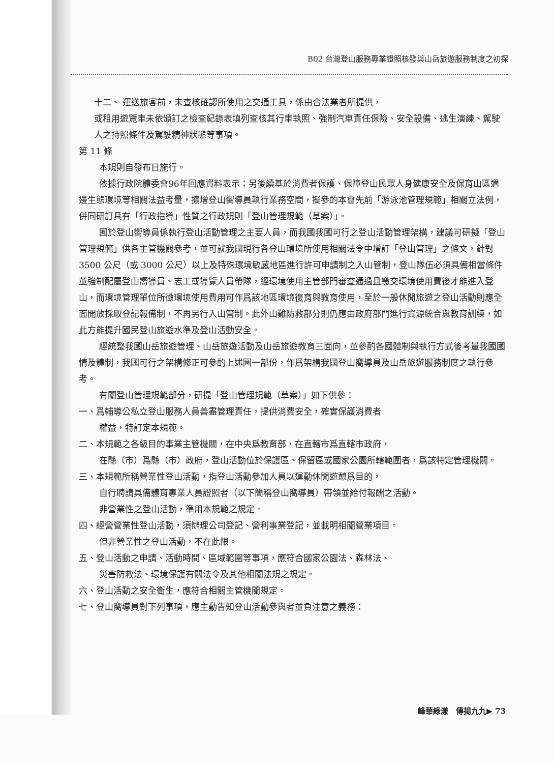B02 台灣登山服務專業證照核發與山岳旅遊服務制度之初探
十二、 運送旅客前，未查核確認所使用之交通工具，係由合法業者所提供，
或租用遊覽車未依頒訂之檢查紀錄表填列查核其行車執照、強制汽車責任保險、安全設備、逃生演練、駕駛人之持照條件及駕駛精神狀態等事項。
第 11 條
本規則自發布日施行。
依據行政院體委會96年回應資料表示：另後續基於消費者保護、保障登山民眾人身健康安全及保育山區週邊生態環境等相關法益考量，擴增登山嚮導員執行業務空間，擬參酌本會先前「游泳池管理規範」相關立法例，併同研訂具有「行政指導」性質之行政規則「登山管理規範（草案）」。
囿於登山嚮導員係執行登山活動管理之主要人員，而我國我國可行之登山活動管理架構，建議可研擬「登山管理規範」供各主管機關參考，並可就我國現行各登山環境所使用相關法令中增訂「登山管理」之條文，針對 3500 公尺（或 3000 公尺）以上及特殊環境敏感地區進行許可申請制之入山管制，登山隊伍必須具備相當條件並強制配屬登山嚮導員、志工或導覽人員帶隊，經環境使用主管部門審查通過且繳交環境使用費後才能進入登山，而環境管理單位所徵環境使用費用可作爲該地區環境復育與教育使用，至於一般休閒旅遊之登山活動則應全面開放採取登記報備制，不再另行入山管制。此外山難防救部分則仍應由政府部門進行資源統合與教育訓練，如此方能提升國民登山旅遊水準及登山活動安全。
經統整我國山岳旅遊管理、山岳旅遊活動及山岳旅遊教育三面向，並參酌各國體制與執行方式後考量我國國情及體制，我國可行之架構修正可參酌上述圖一部份，作爲架構我國登山嚮導員及山岳旅遊服務制度之執行參考。
有關登山管理規範部分，研提「登山管理規範（草案）」如下供參：
一、爲輔導公私立登山服務人員善盡管理責任，提供消費安全，確實保護消費者
權益，特訂定本規範。
二、本規範之各級目的事業主管機關，在中央爲教育部，在直轄市爲直轄市政府，
在縣（市）爲縣（市）政府，登山活動位於保護區、保留區或國家公園所轄範圍者，爲該特定管理機關。
三、本規範所稱營業性登山活動，指登山活動參加人員以運動休閒遊憩爲目的，
自行聘請具備體育專業人員證照者（以下簡稱登山嚮導員）帶領並給付報酬之活動。
非營業性之登山活動，準用本規範之規定。
四、經營營業性登山活動，須辦理公司登記、營利事業登記，並載明相關營業項目。
但非營業性之登山活動，不在此限。
五、登山活動之申請、活動時間、區域範圍等事項，應符合國家公園法、森林法、
災害防救法、環境保護有關法令及其他相關法規之規定。
六、登山活動之安全衛生，應符合相關主管機關規定。
七、登山嚮導員對下列事項，應主動告知登山活動參與者並負注意之義務：
峰華綠漾　傳揚九九▶ 73